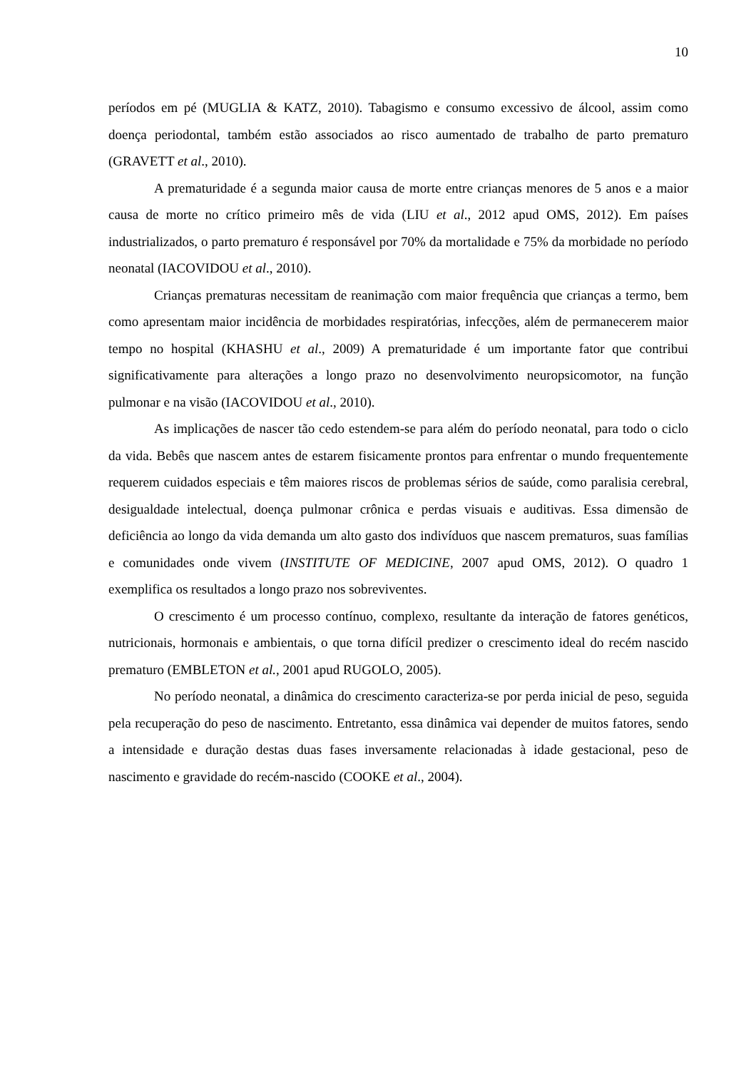10
períodos em pé (MUGLIA & KATZ, 2010). Tabagismo e consumo excessivo de álcool, assim como doença periodontal, também estão associados ao risco aumentado de trabalho de parto prematuro (GRAVETT et al., 2010).
A prematuridade é a segunda maior causa de morte entre crianças menores de 5 anos e a maior causa de morte no crítico primeiro mês de vida (LIU et al., 2012 apud OMS, 2012). Em países industrializados, o parto prematuro é responsável por 70% da mortalidade e 75% da morbidade no período neonatal (IACOVIDOU et al., 2010).
Crianças prematuras necessitam de reanimação com maior frequência que crianças a termo, bem como apresentam maior incidência de morbidades respiratórias, infecções, além de permanecerem maior tempo no hospital (KHASHU et al., 2009) A prematuridade é um importante fator que contribui significativamente para alterações a longo prazo no desenvolvimento neuropsicomotor, na função pulmonar e na visão (IACOVIDOU et al., 2010).
As implicações de nascer tão cedo estendem-se para além do período neonatal, para todo o ciclo da vida. Bebês que nascem antes de estarem fisicamente prontos para enfrentar o mundo frequentemente requerem cuidados especiais e têm maiores riscos de problemas sérios de saúde, como paralisia cerebral, desigualdade intelectual, doença pulmonar crônica e perdas visuais e auditivas. Essa dimensão de deficiência ao longo da vida demanda um alto gasto dos indivíduos que nascem prematuros, suas famílias e comunidades onde vivem (INSTITUTE OF MEDICINE, 2007 apud OMS, 2012). O quadro 1 exemplifica os resultados a longo prazo nos sobreviventes.
O crescimento é um processo contínuo, complexo, resultante da interação de fatores genéticos, nutricionais, hormonais e ambientais, o que torna difícil predizer o crescimento ideal do recém nascido prematuro (EMBLETON et al., 2001 apud RUGOLO, 2005).
No período neonatal, a dinâmica do crescimento caracteriza-se por perda inicial de peso, seguida pela recuperação do peso de nascimento. Entretanto, essa dinâmica vai depender de muitos fatores, sendo a intensidade e duração destas duas fases inversamente relacionadas à idade gestacional, peso de nascimento e gravidade do recém-nascido (COOKE et al., 2004).